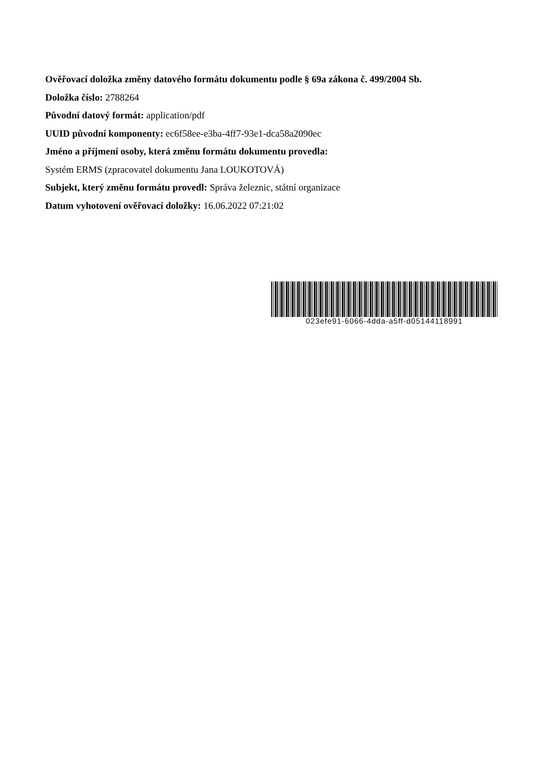Ověřovací doložka změny datového formátu dokumentu podle § 69a zákona č. 499/2004 Sb.
Doložka číslo: 2788264
Původní datový formát: application/pdf
UUID původní komponenty: ec6f58ee-e3ba-4ff7-93e1-dca58a2090ec
Jméno a příjmení osoby, která změnu formátu dokumentu provedla:
Systém ERMS (zpracovatel dokumentu Jana LOUKOTOVÁ)
Subjekt, který změnu formátu provedl: Správa železnic, státní organizace
Datum vyhotovení ověřovací doložky: 16.06.2022 07:21:02
023efe91-6066-4dda-a5ff-d05144118991